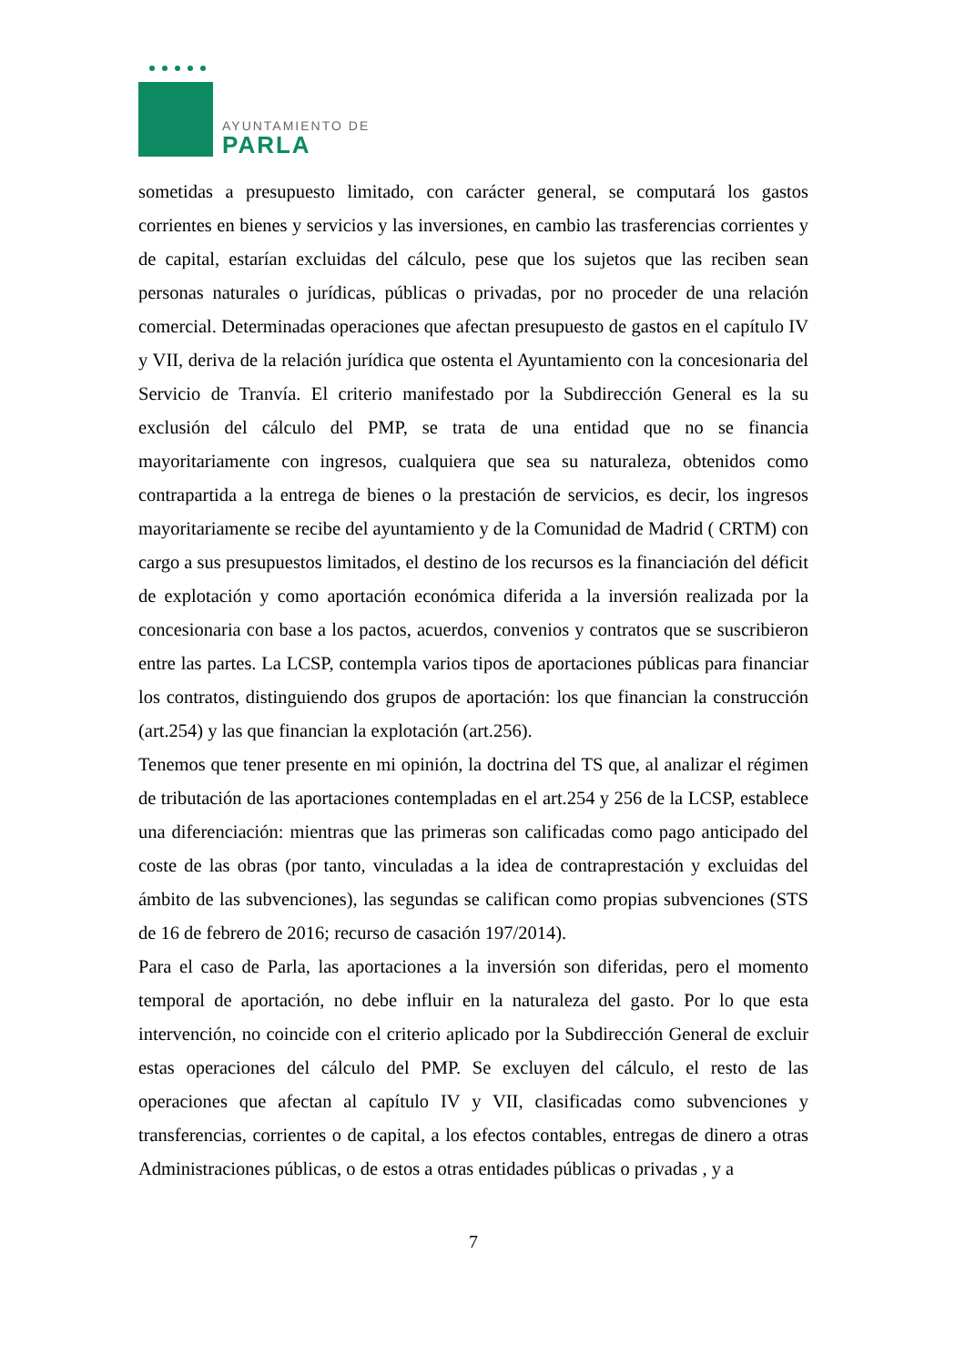AYUNTAMIENTO DE
PARLA
sometidas a presupuesto limitado, con carácter general, se computará los gastos corrientes en bienes y servicios y las inversiones, en cambio las trasferencias corrientes y de capital, estarían excluidas del cálculo, pese que los sujetos que las reciben sean personas naturales o jurídicas, públicas o privadas, por no proceder de una relación comercial. Determinadas operaciones que afectan presupuesto de gastos en el capítulo IV y VII, deriva de la relación jurídica que ostenta el Ayuntamiento con la concesionaria del Servicio de Tranvía. El criterio manifestado por la Subdirección General es la su exclusión del cálculo del PMP, se trata de una entidad que no se financia mayoritariamente con ingresos, cualquiera que sea su naturaleza, obtenidos como contrapartida a la entrega de bienes o la prestación de servicios, es decir, los ingresos mayoritariamente se recibe del ayuntamiento y de la Comunidad de Madrid ( CRTM) con cargo a sus presupuestos limitados, el destino de los recursos es la financiación del déficit de explotación y como aportación económica diferida a la inversión realizada por la concesionaria con base a los pactos, acuerdos, convenios y contratos que se suscribieron entre las partes. La LCSP, contempla varios tipos de aportaciones públicas para financiar los contratos, distinguiendo dos grupos de aportación: los que financian la construcción (art.254) y las que financian la explotación (art.256).
Tenemos que tener presente en mi opinión, la doctrina del TS que, al analizar el régimen de tributación de las aportaciones contempladas en el art.254 y 256 de la LCSP, establece una diferenciación: mientras que las primeras son calificadas como pago anticipado del coste de las obras (por tanto, vinculadas a la idea de contraprestación y excluidas del ámbito de las subvenciones), las segundas se califican como propias subvenciones (STS de 16 de febrero de 2016; recurso de casación 197/2014).
Para el caso de Parla, las aportaciones a la inversión son diferidas, pero el momento temporal de aportación, no debe influir en la naturaleza del gasto. Por lo que esta intervención, no coincide con el criterio aplicado por la Subdirección General de excluir estas operaciones del cálculo del PMP. Se excluyen del cálculo, el resto de las operaciones que afectan al capítulo IV y VII, clasificadas como subvenciones y transferencias, corrientes o de capital, a los efectos contables, entregas de dinero a otras Administraciones públicas, o de estos a otras entidades públicas o privadas , y a
7